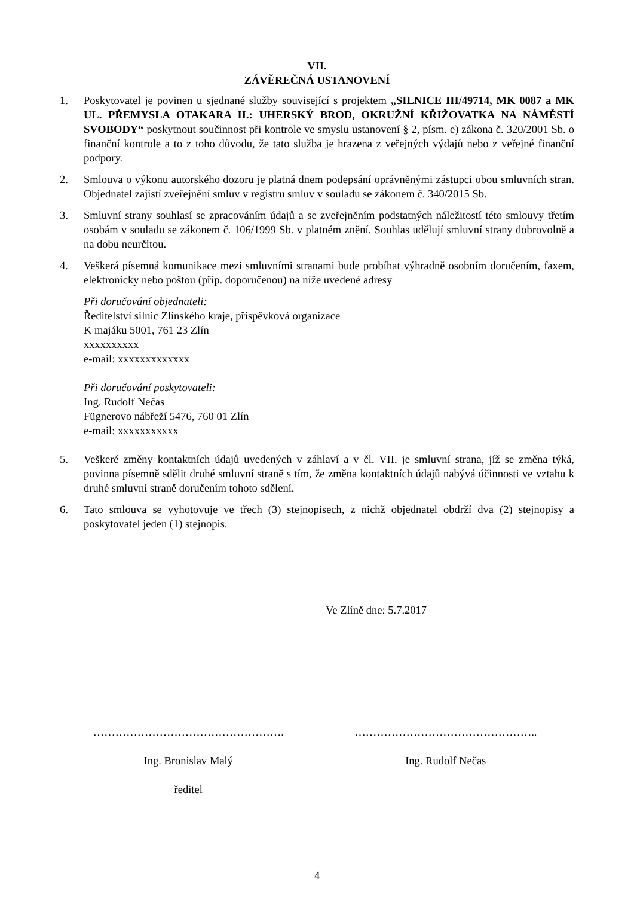VII.
ZÁVĚREČNÁ USTANOVENÍ
1. Poskytovatel je povinen u sjednané služby související s projektem „SILNICE III/49714, MK 0087 a MK UL. PŘEMYSLA OTAKARA II.: UHERSKÝ BROD, OKRUŽNÍ KŘIŽOVATKA NA NÁMĚSTÍ SVOBODY“ poskytnout součinnost při kontrole ve smyslu ustanovení § 2, písm. e) zákona č. 320/2001 Sb. o finanční kontrole a to z toho důvodu, že tato služba je hrazena z veřejných výdajů nebo z veřejné finanční podpory.
2. Smlouva o výkonu autorského dozoru je platná dnem podepsání oprávněnými zástupci obou smluvních stran. Objednatel zajistí zveřejnění smluv v registru smluv v souladu se zákonem č. 340/2015 Sb.
3. Smluvní strany souhlasí se zpracováním údajů a se zveřejněním podstatných náležitostí této smlouvy třetím osobám v souladu se zákonem č. 106/1999 Sb. v platném znění. Souhlas udělují smluvní strany dobrovolně a na dobu neurčitou.
4. Veškerá písemná komunikace mezi smluvními stranami bude probíhat výhradně osobním doručením, faxem, elektronicky nebo poštou (příp. doporučenou) na níže uvedené adresy
Při doručování objednateli:
Ředitelství silnic Zlínského kraje, příspěvková organizace
K majáku 5001, 761 23 Zlín
xxxxxxxxxx
e-mail: xxxxxxxxxxxxx
Při doručování poskytovateli:
Ing. Rudolf Nečas
Fügnerovo nábřeží 5476, 760 01 Zlín
e-mail: xxxxxxxxxxx
5. Veškeré změny kontaktních údajů uvedených v záhlaví a v čl. VII. je smluvní strana, jíž se změna týká, povinna písemně sdělit druhé smluvní straně s tím, že změna kontaktních údajů nabývá účinnosti ve vztahu k druhé smluvní straně doručením tohoto sdělení.
6. Tato smlouva se vyhotovuje ve třech (3) stejnopisech, z nichž objednatel obdrží dva (2) stejnopisy a poskytovatel jeden (1) stejnopis.
Ve Zlíně dne: 5.7.2017
…………………………………………….
Ing. Bronislav Malý
ředitel
…………………………………………..
Ing. Rudolf Nečas
4